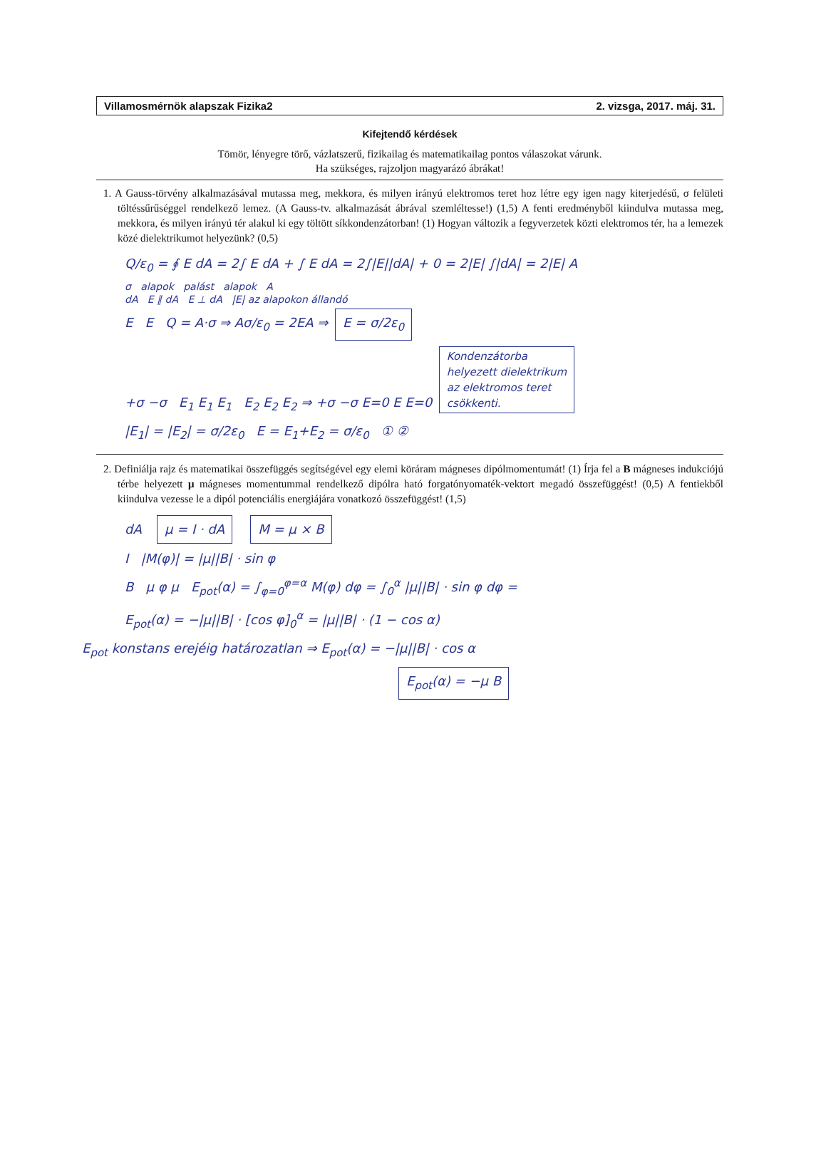Villamosmérnök alapszak Fizika2 2. vizsga, 2017. máj. 31.
Kifejtendő kérdések
Tömör, lényegre törő, vázlatszerű, fizikailag és matematikailag pontos válaszokat várunk.
Ha szükséges, rajzoljon magyarázó ábrákat!
1. A Gauss-törvény alkalmazásával mutassa meg, mekkora, és milyen irányú elektromos teret hoz létre egy igen nagy kiterjedésű, σ felületi töltéssűrűséggel rendelkező lemez. (A Gauss-tv. alkalmazását ábrával szemléltesse!) (1,5) A fenti eredményből kiindulva mutassa meg, mekkora, és milyen irányú tér alakul ki egy töltött síkkondenzátorban! (1) Hogyan változik a fegyverzetek közti elektromos tér, ha a lemezek közé dielektrikumot helyezünk? (0,5)
Q/ε<sub>0</sub> = ∮ E dA = 2∫ E dA + ∫ E dA = 2∫|E||dA| + 0 = 2|E| ∫|dA| = 2|E| A
σ alapok palást alapok A
dA E ∥ dA E ⊥ dA |E| az alapokon állandó
E E Q = A·σ ⇒ Aσ/ε<sub>0</sub> = 2EA ⇒ E = σ/2ε<sub>0</sub>
+σ −σ E<sub>1</sub> E<sub>1</sub> E<sub>1</sub> E<sub>2</sub> E<sub>2</sub> E<sub>2</sub> ⇒ +σ −σ E=0 E E=0 Kondenzátorba
helyezett dielektrikum
az elektromos teret
csökkenti.
|E<sub>1</sub>| = |E<sub>2</sub>| = σ/2ε<sub>0</sub> E = E<sub>1</sub>+E<sub>2</sub> = σ/ε<sub>0</sub> ① ②
2. Definiálja rajz és matematikai összefüggés segítségével egy elemi köráram mágneses dipólmomentumát! (1) Írja fel a B mágneses indukciójú térbe helyezett μ mágneses momentummal rendelkező dipólra ható forgatónyomaték-vektort megadó összefüggést! (0,5) A fentiekből kiindulva vezesse le a dipól potenciális energiájára vonatkozó összefüggést! (1,5)
dA μ = I · dA M = μ × B
I |M(φ)| = |μ||B| · sin φ
B μ φ μ E<sub>pot</sub>(α) = ∫<sub>φ=0</sub><sup>φ=α</sup> M(φ) dφ = ∫<sub>0</sub><sup>α</sup> |μ||B| · sin φ dφ =
E<sub>pot</sub>(α) = −|μ||B| · [cos φ]<sub>0</sub><sup>α</sup> = |μ||B| · (1 − cos α)
E<sub>pot</sub> konstans erejéig határozatlan ⇒ E<sub>pot</sub>(α) = −|μ||B| · cos α
E<sub>pot</sub>(α) = −μ B